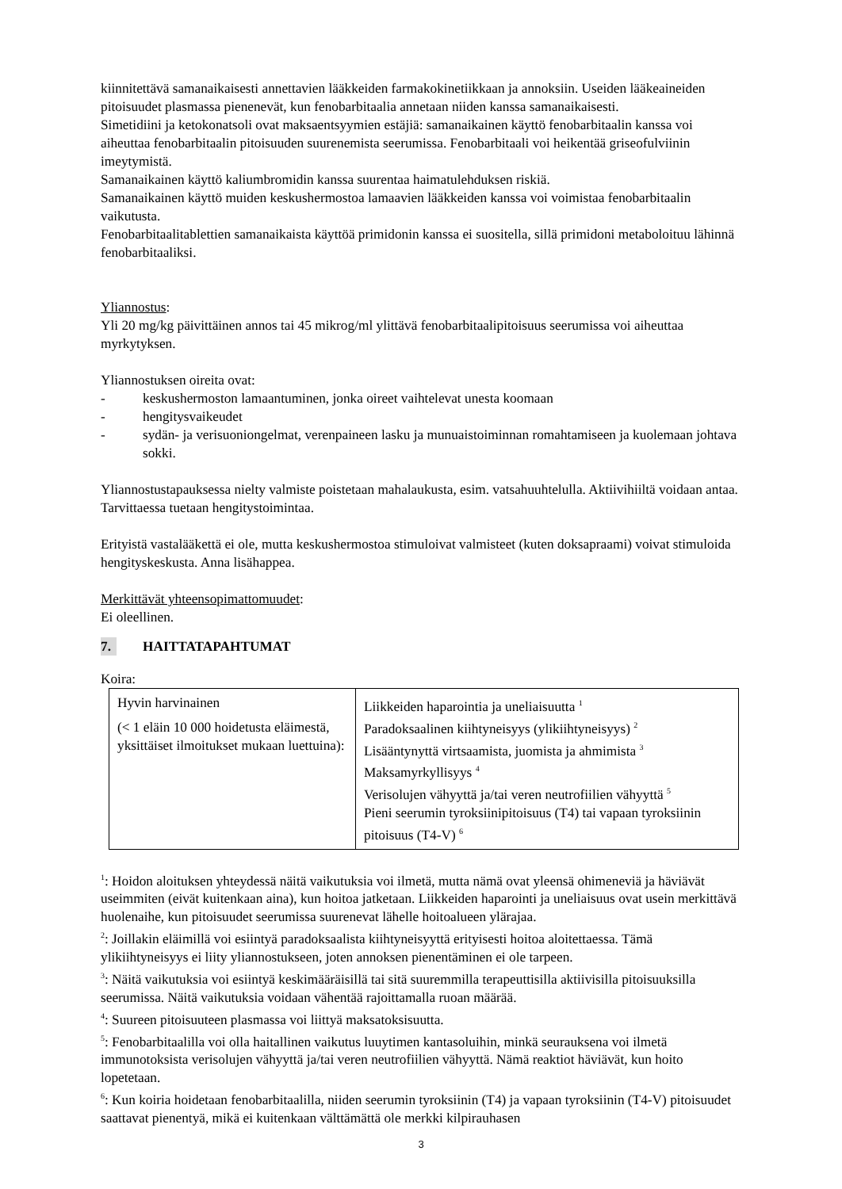kiinnitettävä samanaikaisesti annettavien lääkkeiden farmakokinetiikkaan ja annoksiin. Useiden lääkeaineiden pitoisuudet plasmassa pienenevät, kun fenobarbitaalia annetaan niiden kanssa samanaikaisesti.
Simetidiini ja ketokonatsoli ovat maksaentsyymien estäjiä: samanaikainen käyttö fenobarbitaalin kanssa voi aiheuttaa fenobarbitaalin pitoisuuden suurenemista seerumissa. Fenobarbitaali voi heikentää griseofulviinin imeytymistä.
Samanaikainen käyttö kaliumbromidin kanssa suurentaa haimatulehduksen riskiä.
Samanaikainen käyttö muiden keskushermostoa lamaavien lääkkeiden kanssa voi voimistaa fenobarbitaalin vaikutusta.
Fenobarbitaalitablettien samanaikaista käyttöä primidonin kanssa ei suositella, sillä primidoni metaboloituu lähinnä fenobarbitaaliksi.
Yliannostus:
Yli 20 mg/kg päivittäinen annos tai 45 mikrog/ml ylittävä fenobarbitaalipitoisuus seerumissa voi aiheuttaa myrkytyksen.
Yliannostuksen oireita ovat:
- keskushermoston lamaantuminen, jonka oireet vaihtelevat unesta koomaan
- hengitysvaikeudet
- sydän- ja verisuoniongelmat, verenpaineen lasku ja munuaistoiminnan romahtamiseen ja kuolemaan johtava sokki.
Yliannostustapauksessa nielty valmiste poistetaan mahalaukusta, esim. vatsahuuhtelulla. Aktiivihiiltä voidaan antaa. Tarvittaessa tuetaan hengitystoimintaa.
Erityistä vastalääkettä ei ole, mutta keskushermostoa stimuloivat valmisteet (kuten doksapraami) voivat stimuloida hengityskeskusta. Anna lisähappea.
Merkittävät yhteensopimattomuudet:
Ei oleellinen.
7. HAITTATAPAHTUMAT
Koira:
| Hyvin harvinainen (< 1 eläin 10 000 hoidetusta eläimestä, yksittäiset ilmoitukset mukaan luettuina): | Liikkeiden haparointia ja uneliaisuutta <sup>1</sup> Paradoksaalinen kiihtyneisyys (ylikiihtyneisyys) <sup>2</sup> Lisääntynyttä virtsaamista, juomista ja ahmimista <sup>3</sup> Maksamyrkyllisyys <sup>4</sup> Verisolujen vähyyttä ja/tai veren neutrofiilien vähyyttä <sup>5</sup> Pieni seerumin tyroksiinipitoisuus (T4) tai vapaan tyroksiinin pitoisuus (T4-V) <sup>6</sup> |
<sup>1</sup>: Hoidon aloituksen yhteydessä näitä vaikutuksia voi ilmetä, mutta nämä ovat yleensä ohimeneviä ja häviävät useimmiten (eivät kuitenkaan aina), kun hoitoa jatketaan. Liikkeiden haparointi ja uneliaisuus ovat usein merkittävä huolenaihe, kun pitoisuudet seerumissa suurenevat lähelle hoitoalueen ylärajaa.
<sup>2</sup>: Joillakin eläimillä voi esiintyä paradoksaalista kiihtyneisyyttä erityisesti hoitoa aloitettaessa. Tämä ylikiihtyneisyys ei liity yliannostukseen, joten annoksen pienentäminen ei ole tarpeen.
<sup>3</sup>: Näitä vaikutuksia voi esiintyä keskimääräisillä tai sitä suuremmilla terapeuttisilla aktiivisilla pitoisuuksilla seerumissa. Näitä vaikutuksia voidaan vähentää rajoittamalla ruoan määrää.
<sup>4</sup>: Suureen pitoisuuteen plasmassa voi liittyä maksatoksisuutta.
<sup>5</sup>: Fenobarbitaalilla voi olla haitallinen vaikutus luuytimen kantasoluihin, minkä seurauksena voi ilmetä immunotoksista verisolujen vähyyttä ja/tai veren neutrofiilien vähyyttä. Nämä reaktiot häviävät, kun hoito lopetetaan.
<sup>6</sup>: Kun koiria hoidetaan fenobarbitaalilla, niiden seerumin tyroksiinin (T4) ja vapaan tyroksiinin (T4-V) pitoisuudet saattavat pienentyä, mikä ei kuitenkaan välttämättä ole merkki kilpirauhasen
3